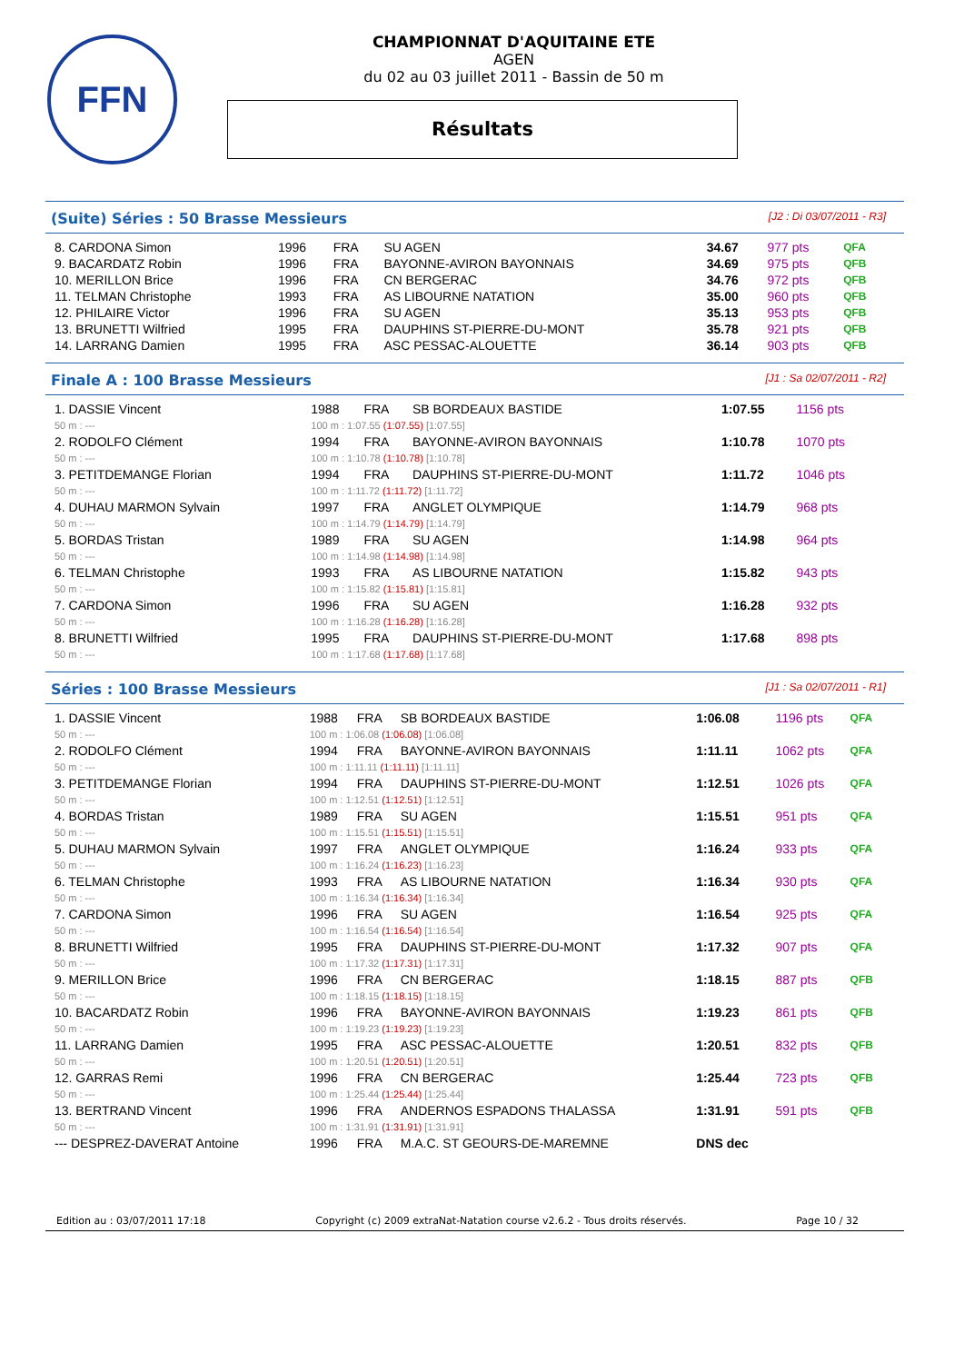FFN
CHAMPIONNAT D'AQUITAINE ETE
AGEN
du 02 au 03 juillet 2011 - Bassin de 50 m
Résultats
(Suite) Séries : 50 Brasse Messieurs [J2 : Di 03/07/2011 - R3]
| 8. CARDONA Simon | 1996 | FRA | SU AGEN | 34.67 | 977 pts | QFA |
| 9. BACARDATZ Robin | 1996 | FRA | BAYONNE-AVIRON BAYONNAIS | 34.69 | 975 pts | QFB |
| 10. MERILLON Brice | 1996 | FRA | CN BERGERAC | 34.76 | 972 pts | QFB |
| 11. TELMAN Christophe | 1993 | FRA | AS LIBOURNE NATATION | 35.00 | 960 pts | QFB |
| 12. PHILAIRE Victor | 1996 | FRA | SU AGEN | 35.13 | 953 pts | QFB |
| 13. BRUNETTI Wilfried | 1995 | FRA | DAUPHINS ST-PIERRE-DU-MONT | 35.78 | 921 pts | QFB |
| 14. LARRANG Damien | 1995 | FRA | ASC PESSAC-ALOUETTE | 36.14 | 903 pts | QFB |
Finale A : 100 Brasse Messieurs [J1 : Sa 02/07/2011 - R2]
| 1. DASSIE Vincent | 1988 | FRA | SB BORDEAUX BASTIDE | 1:07.55 | 1156 pts | |
| 50 m : --- | 100 m : 1:07.55 (1:07.55) [1:07.55] | | | | | |
| 2. RODOLFO Clément | 1994 | FRA | BAYONNE-AVIRON BAYONNAIS | 1:10.78 | 1070 pts | |
| 50 m : --- | 100 m : 1:10.78 (1:10.78) [1:10.78] | | | | | |
| 3. PETITDEMANGE Florian | 1994 | FRA | DAUPHINS ST-PIERRE-DU-MONT | 1:11.72 | 1046 pts | |
| 50 m : --- | 100 m : 1:11.72 (1:11.72) [1:11.72] | | | | | |
| 4. DUHAU MARMON Sylvain | 1997 | FRA | ANGLET OLYMPIQUE | 1:14.79 | 968 pts | |
| 50 m : --- | 100 m : 1:14.79 (1:14.79) [1:14.79] | | | | | |
| 5. BORDAS Tristan | 1989 | FRA | SU AGEN | 1:14.98 | 964 pts | |
| 50 m : --- | 100 m : 1:14.98 (1:14.98) [1:14.98] | | | | | |
| 6. TELMAN Christophe | 1993 | FRA | AS LIBOURNE NATATION | 1:15.82 | 943 pts | |
| 50 m : --- | 100 m : 1:15.82 (1:15.81) [1:15.81] | | | | | |
| 7. CARDONA Simon | 1996 | FRA | SU AGEN | 1:16.28 | 932 pts | |
| 50 m : --- | 100 m : 1:16.28 (1:16.28) [1:16.28] | | | | | |
| 8. BRUNETTI Wilfried | 1995 | FRA | DAUPHINS ST-PIERRE-DU-MONT | 1:17.68 | 898 pts | |
| 50 m : --- | 100 m : 1:17.68 (1:17.68) [1:17.68] | | | | | |
Séries : 100 Brasse Messieurs [J1 : Sa 02/07/2011 - R1]
| 1. DASSIE Vincent | 1988 | FRA | SB BORDEAUX BASTIDE | 1:06.08 | 1196 pts | QFA |
| 50 m : --- | 100 m : 1:06.08 (1:06.08) [1:06.08] | | | | | |
| 2. RODOLFO Clément | 1994 | FRA | BAYONNE-AVIRON BAYONNAIS | 1:11.11 | 1062 pts | QFA |
| 50 m : --- | 100 m : 1:11.11 (1:11.11) [1:11.11] | | | | | |
| 3. PETITDEMANGE Florian | 1994 | FRA | DAUPHINS ST-PIERRE-DU-MONT | 1:12.51 | 1026 pts | QFA |
| 50 m : --- | 100 m : 1:12.51 (1:12.51) [1:12.51] | | | | | |
| 4. BORDAS Tristan | 1989 | FRA | SU AGEN | 1:15.51 | 951 pts | QFA |
| 50 m : --- | 100 m : 1:15.51 (1:15.51) [1:15.51] | | | | | |
| 5. DUHAU MARMON Sylvain | 1997 | FRA | ANGLET OLYMPIQUE | 1:16.24 | 933 pts | QFA |
| 50 m : --- | 100 m : 1:16.24 (1:16.23) [1:16.23] | | | | | |
| 6. TELMAN Christophe | 1993 | FRA | AS LIBOURNE NATATION | 1:16.34 | 930 pts | QFA |
| 50 m : --- | 100 m : 1:16.34 (1:16.34) [1:16.34] | | | | | |
| 7. CARDONA Simon | 1996 | FRA | SU AGEN | 1:16.54 | 925 pts | QFA |
| 50 m : --- | 100 m : 1:16.54 (1:16.54) [1:16.54] | | | | | |
| 8. BRUNETTI Wilfried | 1995 | FRA | DAUPHINS ST-PIERRE-DU-MONT | 1:17.32 | 907 pts | QFA |
| 50 m : --- | 100 m : 1:17.32 (1:17.31) [1:17.31] | | | | | |
| 9. MERILLON Brice | 1996 | FRA | CN BERGERAC | 1:18.15 | 887 pts | QFB |
| 50 m : --- | 100 m : 1:18.15 (1:18.15) [1:18.15] | | | | | |
| 10. BACARDATZ Robin | 1996 | FRA | BAYONNE-AVIRON BAYONNAIS | 1:19.23 | 861 pts | QFB |
| 50 m : --- | 100 m : 1:19.23 (1:19.23) [1:19.23] | | | | | |
| 11. LARRANG Damien | 1995 | FRA | ASC PESSAC-ALOUETTE | 1:20.51 | 832 pts | QFB |
| 50 m : --- | 100 m : 1:20.51 (1:20.51) [1:20.51] | | | | | |
| 12. GARRAS Remi | 1996 | FRA | CN BERGERAC | 1:25.44 | 723 pts | QFB |
| 50 m : --- | 100 m : 1:25.44 (1:25.44) [1:25.44] | | | | | |
| 13. BERTRAND Vincent | 1996 | FRA | ANDERNOS ESPADONS THALASSA | 1:31.91 | 591 pts | QFB |
| 50 m : --- | 100 m : 1:31.91 (1:31.91) [1:31.91] | | | | | |
| --- DESPREZ-DAVERAT Antoine | 1996 | FRA | M.A.C. ST GEOURS-DE-MAREMNE | DNS dec | | |
Edition au : 03/07/2011 17:18 Copyright (c) 2009 extraNat-Natation course v2.6.2 - Tous droits réservés. Page 10 / 32